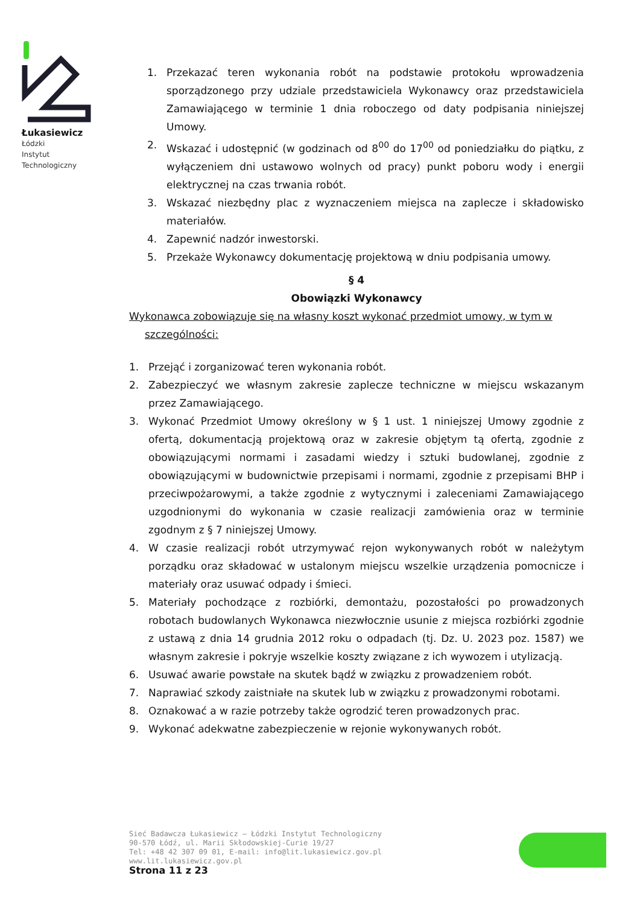Łukasiewicz
Łódzki
Instytut
Technologiczny
1. Przekazać teren wykonania robót na podstawie protokołu wprowadzenia sporządzonego przy udziale przedstawiciela Wykonawcy oraz przedstawiciela Zamawiającego w terminie 1 dnia roboczego od daty podpisania niniejszej Umowy.
2. Wskazać i udostępnić (w godzinach od 8<sup>00</sup> do 17<sup>00</sup> od poniedziałku do piątku, z wyłączeniem dni ustawowo wolnych od pracy) punkt poboru wody i energii elektrycznej na czas trwania robót.
3. Wskazać niezbędny plac z wyznaczeniem miejsca na zaplecze i składowisko materiałów.
4. Zapewnić nadzór inwestorski.
5. Przekaże Wykonawcy dokumentację projektową w dniu podpisania umowy.
§ 4
Obowiązki Wykonawcy
Wykonawca zobowiązuje się na własny koszt wykonać przedmiot umowy, w tym w szczególności:
1. Przejąć i zorganizować teren wykonania robót.
2. Zabezpieczyć we własnym zakresie zaplecze techniczne w miejscu wskazanym przez Zamawiającego.
3. Wykonać Przedmiot Umowy określony w § 1 ust. 1 niniejszej Umowy zgodnie z ofertą, dokumentacją projektową oraz w zakresie objętym tą ofertą, zgodnie z obowiązującymi normami i zasadami wiedzy i sztuki budowlanej, zgodnie z obowiązującymi w budownictwie przepisami i normami, zgodnie z przepisami BHP i przeciwpożarowymi, a także zgodnie z wytycznymi i zaleceniami Zamawiającego uzgodnionymi do wykonania w czasie realizacji zamówienia oraz w terminie zgodnym z § 7 niniejszej Umowy.
4. W czasie realizacji robót utrzymywać rejon wykonywanych robót w należytym porządku oraz składować w ustalonym miejscu wszelkie urządzenia pomocnicze i materiały oraz usuwać odpady i śmieci.
5. Materiały pochodzące z rozbiórki, demontażu, pozostałości po prowadzonych robotach budowlanych Wykonawca niezwłocznie usunie z miejsca rozbiórki zgodnie z ustawą z dnia 14 grudnia 2012 roku o odpadach (tj. Dz. U. 2023 poz. 1587) we własnym zakresie i pokryje wszelkie koszty związane z ich wywozem i utylizacją.
6. Usuwać awarie powstałe na skutek bądź w związku z prowadzeniem robót.
7. Naprawiać szkody zaistniałe na skutek lub w związku z prowadzonymi robotami.
8. Oznakować a w razie potrzeby także ogrodzić teren prowadzonych prac.
9. Wykonać adekwatne zabezpieczenie w rejonie wykonywanych robót.
Sieć Badawcza Łukasiewicz – Łódzki Instytut Technologiczny
90-570 Łódź, ul. Marii Skłodowskiej-Curie 19/27
Tel: +48 42 307 09 01, E-mail: info@lit.lukasiewicz.gov.pl
www.lit.lukasiewicz.gov.pl
Strona 11 z 23